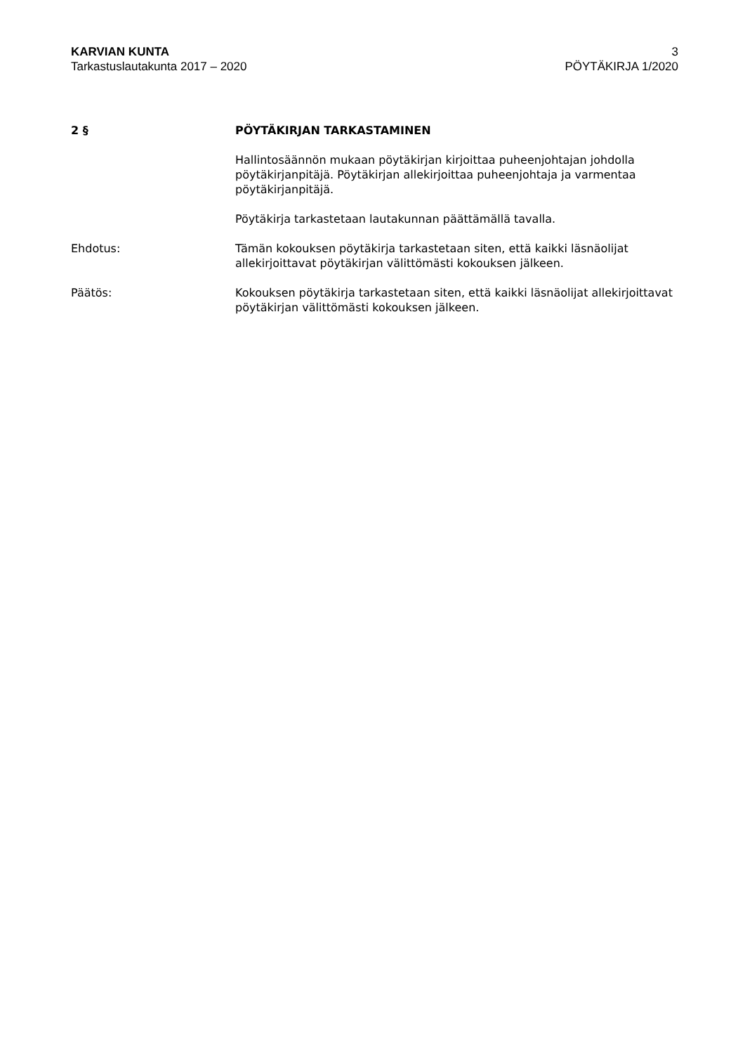KARVIAN KUNTA
Tarkastuslautakunta 2017 – 2020
3
PÖYTÄKIRJA 1/2020
2 § PÖYTÄKIRJAN TARKASTAMINEN
Hallintosäännön mukaan pöytäkirjan kirjoittaa puheenjohtajan johdolla pöytäkirjanpitäjä. Pöytäkirjan allekirjoittaa puheenjohtaja ja varmentaa pöytäkirjanpitäjä.
Pöytäkirja tarkastetaan lautakunnan päättämällä tavalla.
Ehdotus: Tämän kokouksen pöytäkirja tarkastetaan siten, että kaikki läsnäolijat allekirjoittavat pöytäkirjan välittömästi kokouksen jälkeen.
Päätös: Kokouksen pöytäkirja tarkastetaan siten, että kaikki läsnäolijat allekirjoittavat pöytäkirjan välittömästi kokouksen jälkeen.